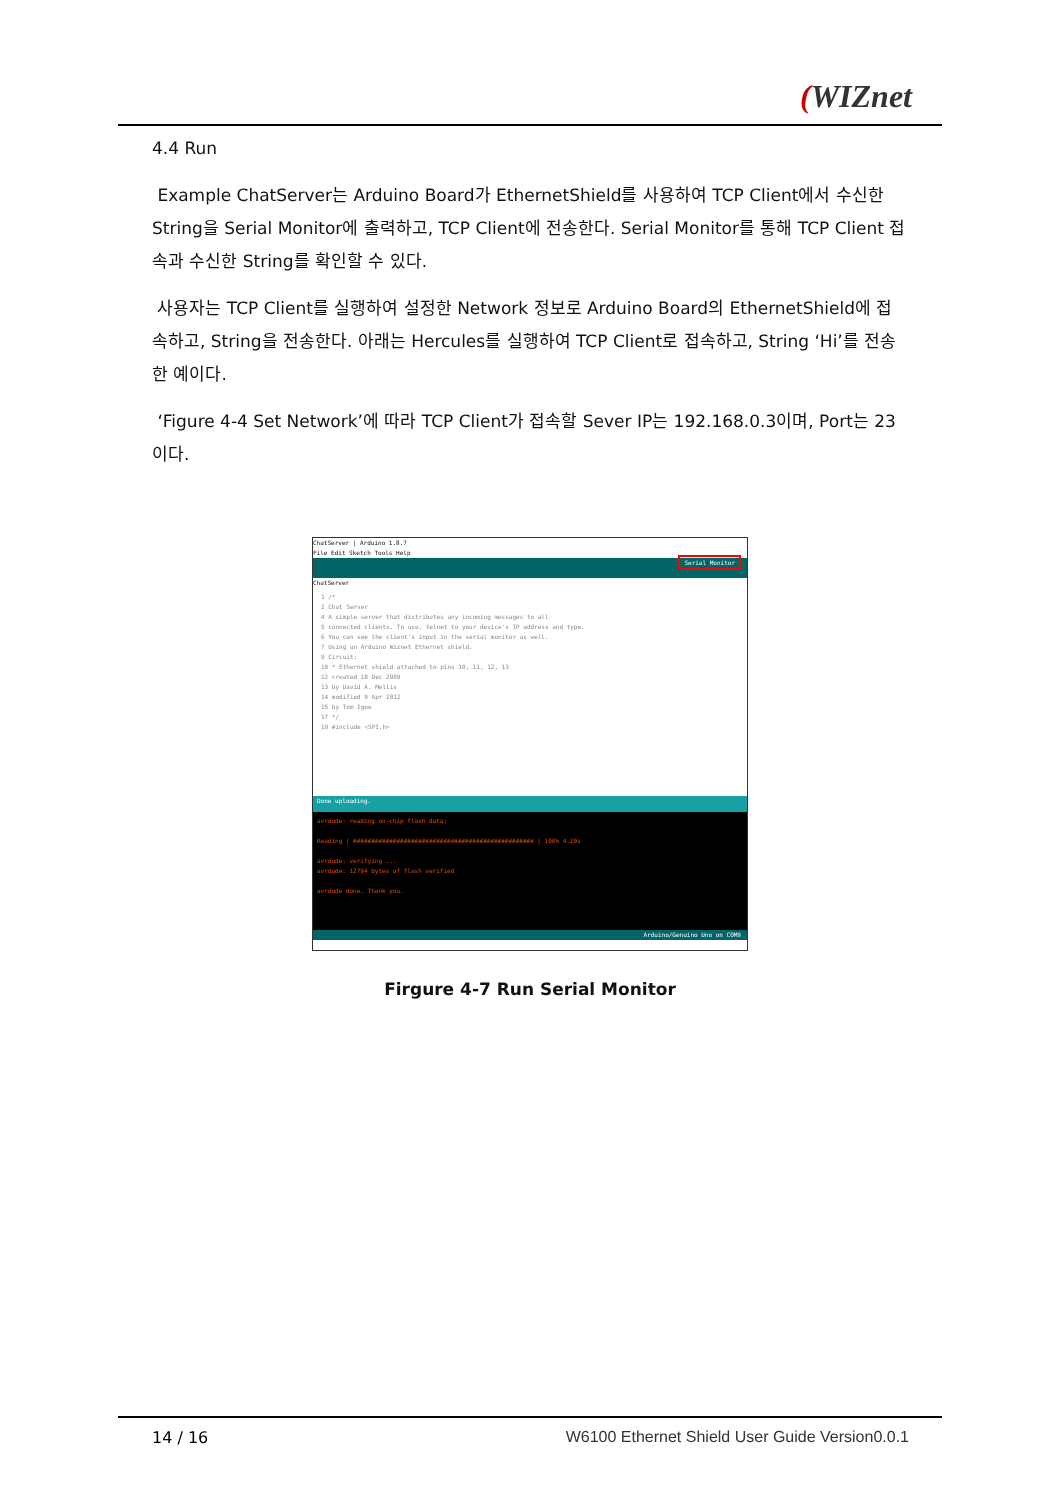(WIZnet
4.4 Run
Example ChatServer는 Arduino Board가 EthernetShield를 사용하여 TCP Client에서 수신한 String을 Serial Monitor에 출력하고, TCP Client에 전송한다. Serial Monitor를 통해 TCP Client 접속과 수신한 String를 확인할 수 있다.
사용자는 TCP Client를 실행하여 설정한 Network 정보로 Arduino Board의 EthernetShield에 접속하고, String을 전송한다. 아래는 Hercules를 실행하여 TCP Client로 접속하고, String ‘Hi’를 전송한 예이다.
‘Figure 4-4 Set Network’에 따라 TCP Client가 접속할 Sever IP는 192.168.0.3이며, Port는 23이다.
ChatServer | Arduino 1.8.7
File Edit Sketch Tools Help
Serial Monitor
ChatServer
1 /*
2 Chat Server
4 A simple server that distributes any incoming messages to all
5 connected clients. To use, telnet to your device's IP address and type.
6 You can see the client's input in the serial monitor as well.
7 Using an Arduino Wiznet Ethernet shield.
9 Circuit:
10 * Ethernet shield attached to pins 10, 11, 12, 13
12 created 18 Dec 2009
13 by David A. Mellis
14 modified 9 Apr 2012
15 by Tom Igoe
17 */
19 #include <SPI.h>
Done uploading.
avrdude: reading on-chip flash data:
Reading | ################################################## | 100% 4.20s
avrdude: verifying ...
avrdude: 12794 bytes of flash verified
avrdude done. Thank you.
Arduino/Genuino Uno on COM9
Firgure 4-7 Run Serial Monitor
14 / 16 W6100 Ethernet Shield User Guide Version0.0.1